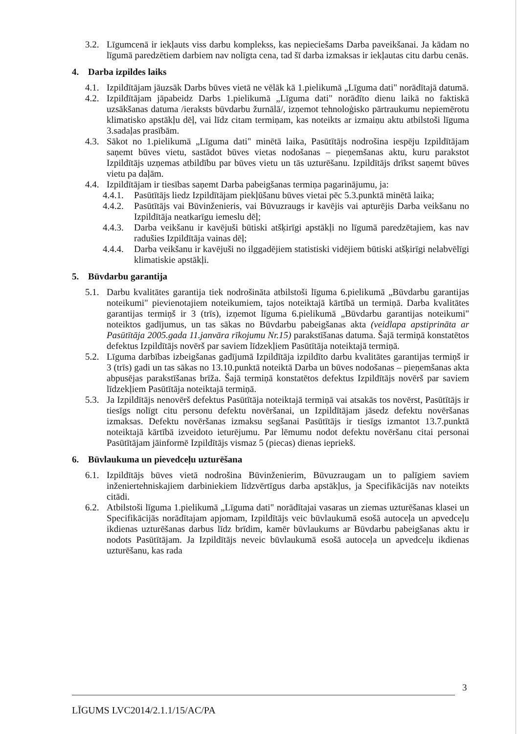3.2. Līgumcenā ir iekļauts viss darbu komplekss, kas nepieciešams Darba paveikšanai. Ja kādam no līgumā paredzētiem darbiem nav nolīgta cena, tad šī darba izmaksas ir iekļautas citu darbu cenās.
4. Darba izpildes laiks
4.1. Izpildītājam jāuzsāk Darbs būves vietā ne vēlāk kā 1.pielikumā „Līguma dati" norādītajā datumā.
4.2. Izpildītājam jāpabeidz Darbs 1.pielikumā „Līguma dati" norādīto dienu laikā no faktiskā uzsākšanas datuma /ieraksts būvdarbu žurnālā/, izņemot tehnoloģisko pārtraukumu nepiemērotu klimatisko apstākļu dēļ, vai līdz citam termiņam, kas noteikts ar izmaiņu aktu atbilstoši līguma 3.sadaļas prasībām.
4.3. Sākot no 1.pielikumā „Līguma dati" minētā laika, Pasūtītājs nodrošina iespēju Izpildītājam saņemt būves vietu, sastādot būves vietas nodošanas – pieņemšanas aktu, kuru parakstot Izpildītājs uzņemas atbildību par būves vietu un tās uzturēšanu. Izpildītājs drīkst saņemt būves vietu pa daļām.
4.4. Izpildītājam ir tiesības saņemt Darba pabeigšanas termiņa pagarinājumu, ja:
4.4.1. Pasūtītājs liedz Izpildītājam piekļūšanu būves vietai pēc 5.3.punktā minētā laika;
4.4.2. Pasūtītājs vai Būvinženieris, vai Būvuzraugs ir kavējis vai apturējis Darba veikšanu no Izpildītāja neatkarīgu iemeslu dēļ;
4.4.3. Darba veikšanu ir kavējuši būtiski atšķirīgi apstākļi no līgumā paredzētajiem, kas nav radušies Izpildītāja vainas dēļ;
4.4.4. Darba veikšanu ir kavējuši no ilggadējiem statistiski vidējiem būtiski atšķirīgi nelabvēlīgi klimatiskie apstākļi.
5. Būvdarbu garantija
5.1. Darbu kvalitātes garantija tiek nodrošināta atbilstoši līguma 6.pielikumā „Būvdarbu garantijas noteikumi" pievienotajiem noteikumiem, tajos noteiktajā kārtībā un termiņā. Darba kvalitātes garantijas termiņš ir 3 (trīs), izņemot līguma 6.pielikumā „Būvdarbu garantijas noteikumi" noteiktos gadījumus, un tas sākas no Būvdarbu pabeigšanas akta (veidlapa apstiprināta ar Pasūtītāja 2005.gada 11.janvāra rīkojumu Nr.15) parakstīšanas datuma. Šajā termiņā konstatētos defektus Izpildītājs novērš par saviem līdzekļiem Pasūtītāja noteiktajā termiņā.
5.2. Līguma darbības izbeigšanas gadījumā Izpildītāja izpildīto darbu kvalitātes garantijas termiņš ir 3 (trīs) gadi un tas sākas no 13.10.punktā noteiktā Darba un būves nodošanas – pieņemšanas akta abpusējas parakstīšanas brīža. Šajā termiņā konstatētos defektus Izpildītājs novērš par saviem līdzekļiem Pasūtītāja noteiktajā termiņā.
5.3. Ja Izpildītājs nenovērš defektus Pasūtītāja noteiktajā termiņā vai atsakās tos novērst, Pasūtītājs ir tiesīgs nolīgt citu personu defektu novēršanai, un Izpildītājam jāsedz defektu novēršanas izmaksas. Defektu novēršanas izmaksu segšanai Pasūtītājs ir tiesīgs izmantot 13.7.punktā noteiktajā kārtībā izveidoto ieturējumu. Par lēmumu nodot defektu novēršanu citai personai Pasūtītājam jāinformē Izpildītājs vismaz 5 (piecas) dienas iepriekš.
6. Būvlaukuma un pievedceļu uzturēšana
6.1. Izpildītājs būves vietā nodrošina Būvinženierim, Būvuzraugam un to palīgiem saviem inženiertehniskajiem darbiniekiem līdzvērtīgus darba apstākļus, ja Specifikācijās nav noteikts citādi.
6.2. Atbilstoši līguma 1.pielikumā „Līguma dati" norādītajai vasaras un ziemas uzturēšanas klasei un Specifikācijās norādītajam apjomam, Izpildītājs veic būvlaukumā esošā autoceļa un apvedceļu ikdienas uzturēšanas darbus līdz brīdim, kamēr būvlaukums ar Būvdarbu pabeigšanas aktu ir nodots Pasūtītājam. Ja Izpildītājs neveic būvlaukumā esošā autoceļa un apvedceļu ikdienas uzturēšanu, kas rada
3
LĪGUMS LVC2014/2.1.1/15/AC/PA